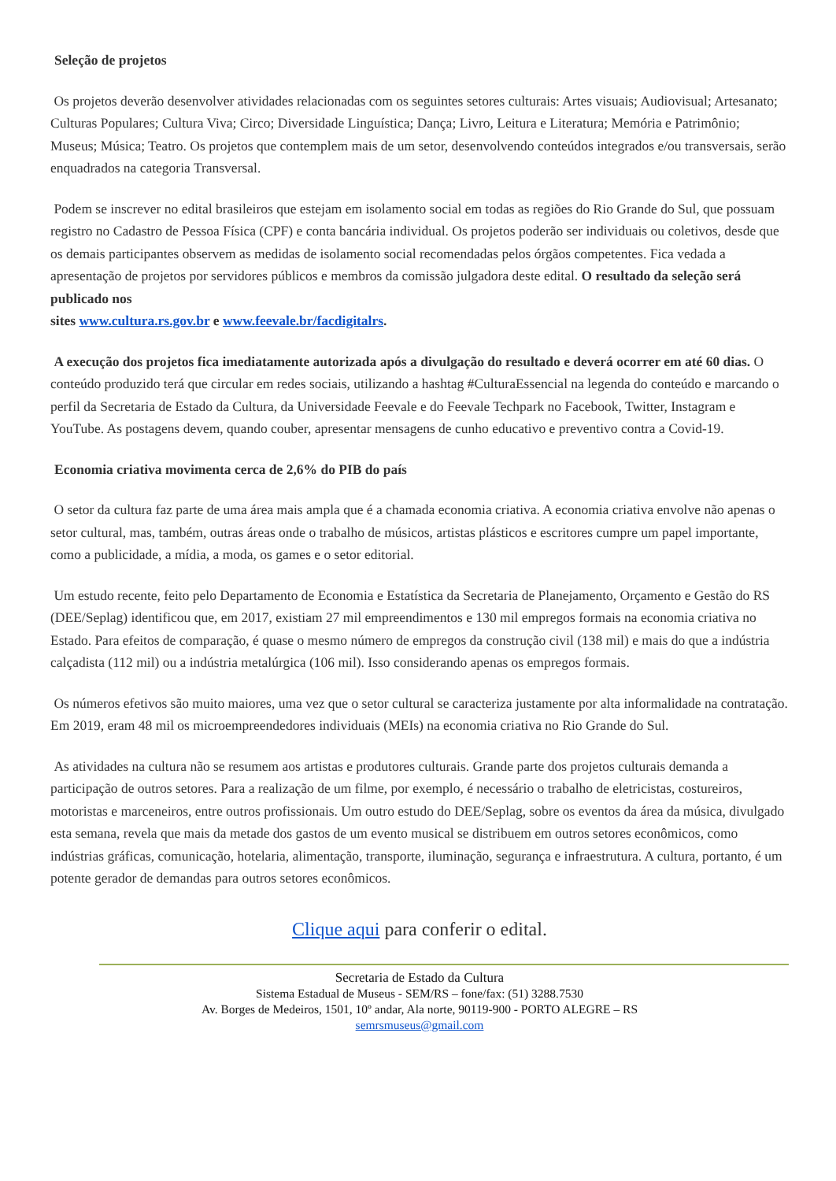Seleção de projetos
Os projetos deverão desenvolver atividades relacionadas com os seguintes setores culturais: Artes visuais; Audiovisual; Artesanato; Culturas Populares; Cultura Viva; Circo; Diversidade Linguística; Dança; Livro, Leitura e Literatura; Memória e Patrimônio; Museus; Música; Teatro. Os projetos que contemplem mais de um setor, desenvolvendo conteúdos integrados e/ou transversais, serão enquadrados na categoria Transversal.
Podem se inscrever no edital brasileiros que estejam em isolamento social em todas as regiões do Rio Grande do Sul, que possuam registro no Cadastro de Pessoa Física (CPF) e conta bancária individual. Os projetos poderão ser individuais ou coletivos, desde que os demais participantes observem as medidas de isolamento social recomendadas pelos órgãos competentes. Fica vedada a apresentação de projetos por servidores públicos e membros da comissão julgadora deste edital. O resultado da seleção será publicado nos
sites www.cultura.rs.gov.br e www.feevale.br/facdigitalrs.
A execução dos projetos fica imediatamente autorizada após a divulgação do resultado e deverá ocorrer em até 60 dias. O conteúdo produzido terá que circular em redes sociais, utilizando a hashtag #CulturaEssencial na legenda do conteúdo e marcando o perfil da Secretaria de Estado da Cultura, da Universidade Feevale e do Feevale Techpark no Facebook, Twitter, Instagram e YouTube. As postagens devem, quando couber, apresentar mensagens de cunho educativo e preventivo contra a Covid-19.
Economia criativa movimenta cerca de 2,6% do PIB do país
O setor da cultura faz parte de uma área mais ampla que é a chamada economia criativa. A economia criativa envolve não apenas o setor cultural, mas, também, outras áreas onde o trabalho de músicos, artistas plásticos e escritores cumpre um papel importante, como a publicidade, a mídia, a moda, os games e o setor editorial.
Um estudo recente, feito pelo Departamento de Economia e Estatística da Secretaria de Planejamento, Orçamento e Gestão do RS (DEE/Seplag) identificou que, em 2017, existiam 27 mil empreendimentos e 130 mil empregos formais na economia criativa no Estado. Para efeitos de comparação, é quase o mesmo número de empregos da construção civil (138 mil) e mais do que a indústria calçadista (112 mil) ou a indústria metalúrgica (106 mil). Isso considerando apenas os empregos formais.
Os números efetivos são muito maiores, uma vez que o setor cultural se caracteriza justamente por alta informalidade na contratação. Em 2019, eram 48 mil os microempreendedores individuais (MEIs) na economia criativa no Rio Grande do Sul.
As atividades na cultura não se resumem aos artistas e produtores culturais. Grande parte dos projetos culturais demanda a participação de outros setores. Para a realização de um filme, por exemplo, é necessário o trabalho de eletricistas, costureiros, motoristas e marceneiros, entre outros profissionais. Um outro estudo do DEE/Seplag, sobre os eventos da área da música, divulgado esta semana, revela que mais da metade dos gastos de um evento musical se distribuem em outros setores econômicos, como indústrias gráficas, comunicação, hotelaria, alimentação, transporte, iluminação, segurança e infraestrutura. A cultura, portanto, é um potente gerador de demandas para outros setores econômicos.
Clique aqui para conferir o edital.
Secretaria de Estado da Cultura
Sistema Estadual de Museus - SEM/RS – fone/fax: (51) 3288.7530
Av. Borges de Medeiros, 1501, 10º andar, Ala norte, 90119-900 - PORTO ALEGRE – RS
semrsmuseus@gmail.com